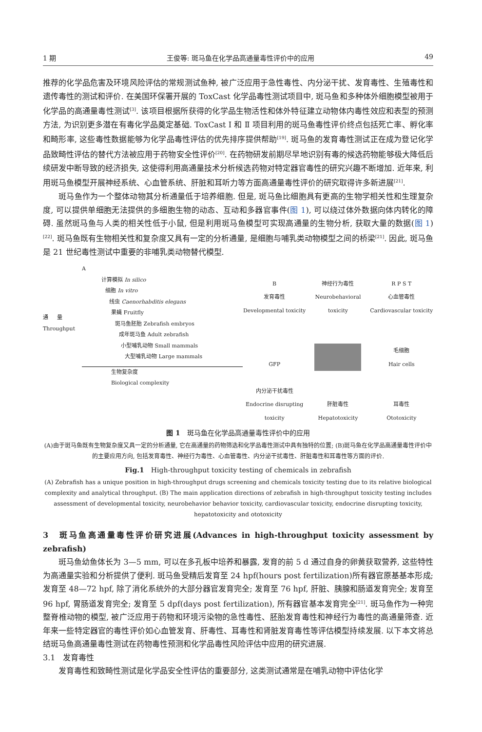1 期 王俊等: 斑马鱼在化学品高通量毒性评价中的应用 49
推荐的化学品危害及环境风险评估的常规测试鱼种, 被广泛应用于急性毒性、内分泌干扰、发育毒性、生殖毒性和遗传毒性的测试和评价. 在美国环保署开展的 ToxCast 化学品毒性测试项目中, 斑马鱼和多种体外细胞模型被用于化学品的高通量毒性测试<sup>[3]</sup>. 该项目根据所获得的化学品生物活性和体外特征建立动物体内毒性效应和表型的预测方法, 为识别更多潜在有毒化学品奠定基础. ToxCast Ⅰ 和 Ⅱ 项目利用的斑马鱼毒性评价终点包括死亡率、孵化率和畸形率, 这些毒性数据能够为化学品毒性评估的优先排序提供帮助<sup>[19]</sup>. 斑马鱼的发育毒性测试正在成为登记化学品致畸性评估的替代方法被应用于药物安全性评价<sup>[20]</sup>. 在药物研发前期尽早地识别有毒的候选药物能够极大降低后续研发中断导致的经济损失, 这使得利用高通量技术分析候选药物对特定器官毒性的研究兴趣不断增加. 近年来, 利用斑马鱼模型开展神经系统、心血管系统、肝脏和耳听力等方面高通量毒性评价的研究取得许多新进展<sup>[21]</sup>.
斑马鱼作为一个整体动物其分析通量低于培养细胞. 但是, 斑马鱼比细胞具有更高的生物学相关性和生理复杂度, 可以提供单细胞无法提供的多细胞生物的动态、互动和多器官事件(图 1), 可以绕过体外数据向体内转化的障碍. 虽然斑马鱼与人类的相关性低于小鼠, 但是利用斑马鱼模型可实现高通量的生物分析, 获取大量的数据(图 1)<sup>[22]</sup>. 斑马鱼既有生物相关性和复杂度又具有一定的分析通量, 是细胞与哺乳类动物模型之间的桥梁<sup>[21]</sup>. 因此, 斑马鱼是 21 世纪毒性测试中重要的非哺乳类动物替代模型.
A
计算模拟 In silico
细胞 In vitro
线虫 Caenorhabditis elegans
果蝇 Fruitfly
斑马鱼胚胎 Zebrafish embryos
成年斑马鱼 Adult zebrafish
小型哺乳动物 Small mammals
大型哺乳动物 Large mammals
生物复杂度
Biological complexity
通量 Throughput
B
发育毒性
Developmental toxicity
神经行为毒性
Neurobehavioral toxicity
R P S T
心血管毒性
Cardiovascular toxicity
GFP
毛细胞
Hair cells
内分泌干扰毒性
Endocrine disrupting toxicity
肝脏毒性
Hepatotoxicity
耳毒性
Ototoxicity
图 1　斑马鱼在化学品高通量毒性评价中的应用
(A)由于斑马鱼既有生物复杂度又具一定的分析通量, 它在高通量的药物筛选和化学品毒性测试中具有独特的位置; (B)斑马鱼在化学品高通量毒性评价中的主要应用方向, 包括发育毒性、神经行为毒性、心血管毒性、内分泌干扰毒性、肝脏毒性和耳毒性等方面的评价.
Fig.1　High-throughput toxicity testing of chemicals in zebrafish
(A) Zebrafish has a unique position in high-throughput drugs screening and chemicals toxicity testing due to its relative biological complexity and analytical throughput. (B) The main application directions of zebrafish in high-throughput toxicity testing includes assessment of developmental toxicity, neurobehavior behavior toxicity, cardiovascular toxicity, endocrine disrupting toxicity, hepatotoxicity and ototoxicity
3　斑马鱼高通量毒性评价研究进展(Advances in high-throughput toxicity assessment by zebrafish)
斑马鱼幼鱼体长为 3—5 mm, 可以在多孔板中培养和暴露, 发育的前 5 d 通过自身的卵黄获取营养, 这些特性为高通量实验和分析提供了便利. 斑马鱼受精后发育至 24 hpf(hours post fertilization)所有器官原基基本形成; 发育至 48—72 hpf, 除了消化系统外的大部分器官发育完全; 发育至 76 hpf, 肝脏、胰腺和肠道发育完全; 发育至 96 hpf, 胃肠道发育完全; 发育至 5 dpf(days post fertilization), 所有器官基本发育完全<sup>[21]</sup>. 斑马鱼作为一种完整脊椎动物的模型, 被广泛应用于药物和环境污染物的急性毒性、胚胎发育毒性和神经行为毒性的高通量筛查. 近年来一些特定器官的毒性评价如心血管发育、肝毒性、耳毒性和肾脏发育毒性等评估模型持续发展. 以下本文将总结斑马鱼高通量毒性测试在药物毒性预测和化学品毒性风险评估中应用的研究进展.
3.1　发育毒性
发育毒性和致畸性测试是化学品安全性评估的重要部分, 这类测试通常是在哺乳动物中评估化学